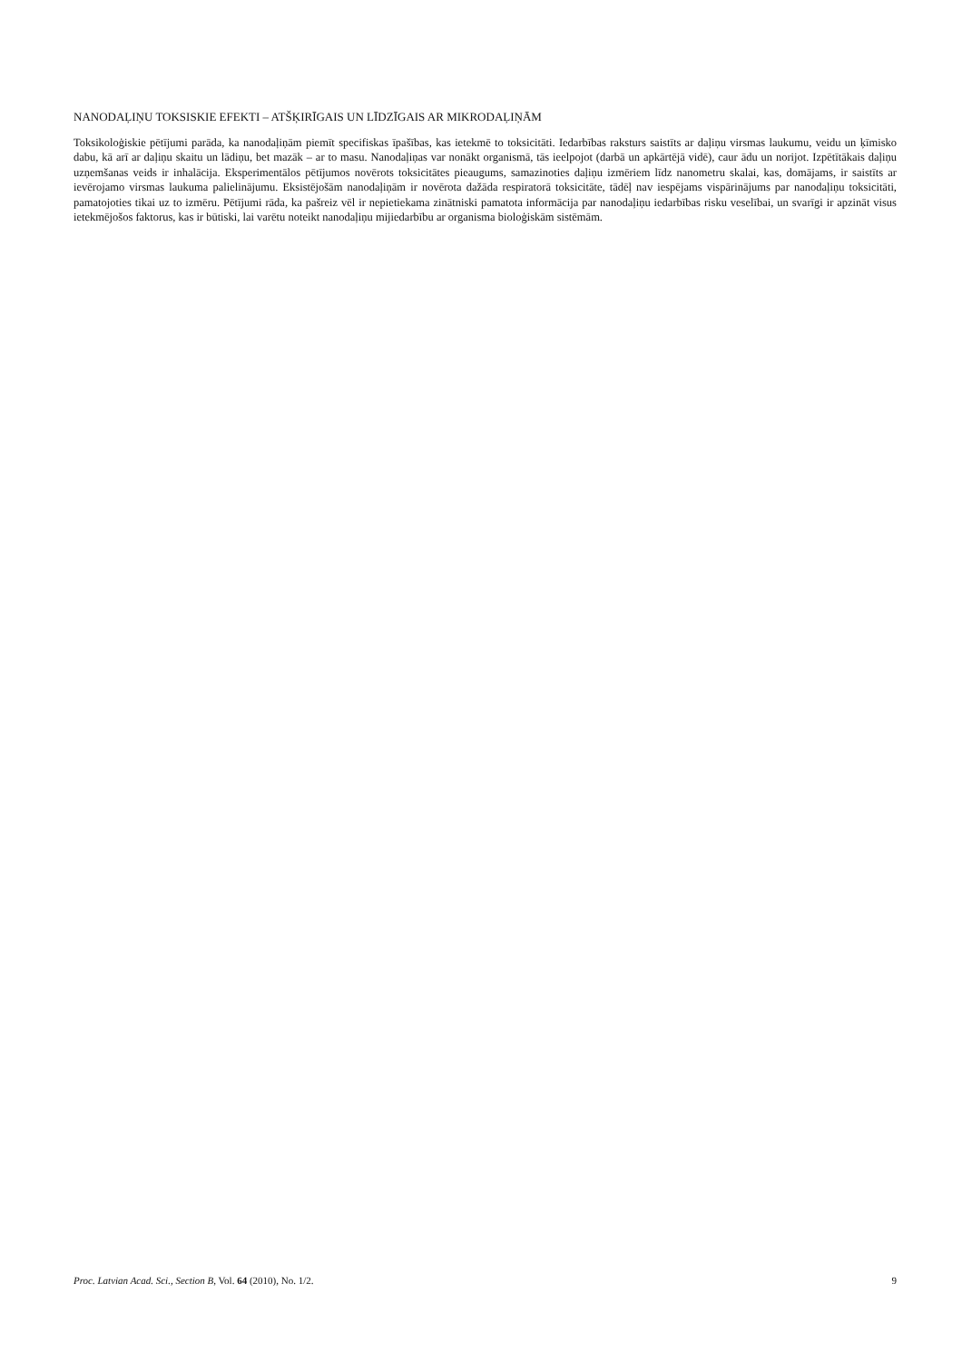NANODAĻIŅU TOKSISKIE EFEKTI – ATŠĶIRĪGAIS UN LĪDZĪGAIS AR MIKRODAĻIŅĀM
Toksikoloģiskie pētījumi parāda, ka nanodaļiņām piemīt specifiskas īpašības, kas ietekmē to toksicitāti. Iedarbības raksturs saistīts ar daļiņu virsmas laukumu, veidu un ķīmisko dabu, kā arī ar daļiņu skaitu un lādiņu, bet mazāk – ar to masu. Nanodaļiņas var nonākt organismā, tās ieelpojot (darbā un apkārtējā vidē), caur ādu un norijot. Izpētītākais daļiņu uzņemšanas veids ir inhalācija. Eksperimentālos pētījumos novērots toksicitātes pieaugums, samazinoties daļiņu izmēriem līdz nanometru skalai, kas, domājams, ir saistīts ar ievērojamo virsmas laukuma palielinājumu. Eksistējošām nanodaļiņām ir novērota dažāda respiratorā toksicitāte, tādēļ nav iespējams vispārinājums par nanodaļiņu toksicitāti, pamatojoties tikai uz to izmēru. Pētījumi rāda, ka pašreiz vēl ir nepietiekama zinātniski pamatota informācija par nanodaļiņu iedarbības risku veselībai, un svarīgi ir apzināt visus ietekmējošos faktorus, kas ir būtiski, lai varētu noteikt nanodaļiņu mijiedarbību ar organisma bioloģiskām sistēmām.
Proc. Latvian Acad. Sci., Section B, Vol. 64 (2010), No. 1/2. 9